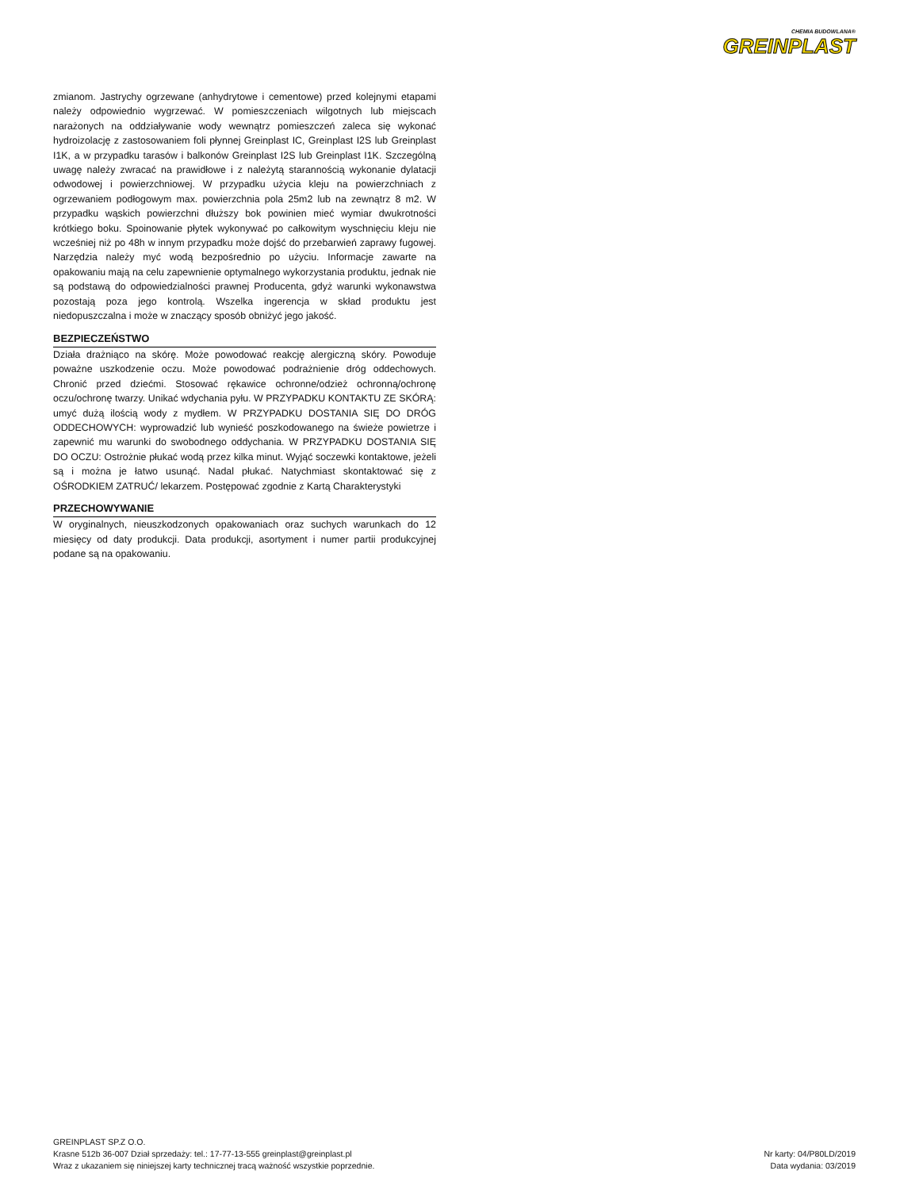CHEMIA BUDOWLANA®
GREINPLAST
zmianom. Jastrychy ogrzewane (anhydrytowe i cementowe) przed kolejnymi etapami należy odpowiednio wygrzewać. W pomieszczeniach wilgotnych lub miejscach narażonych na oddziaływanie wody wewnątrz pomieszczeń zaleca się wykonać hydroizolację z zastosowaniem foli płynnej Greinplast IC, Greinplast I2S lub Greinplast I1K, a w przypadku tarasów i balkonów Greinplast I2S lub Greinplast I1K. Szczególną uwagę należy zwracać na prawidłowe i z należytą starannością wykonanie dylatacji odwodowej i powierzchniowej. W przypadku użycia kleju na powierzchniach z ogrzewaniem podłogowym max. powierzchnia pola 25m2 lub na zewnątrz 8 m2. W przypadku wąskich powierzchni dłuższy bok powinien mieć wymiar dwukrotności krótkiego boku. Spoinowanie płytek wykonywać po całkowitym wyschnięciu kleju nie wcześniej niż po 48h w innym przypadku może dojść do przebarwień zaprawy fugowej. Narzędzia należy myć wodą bezpośrednio po użyciu. Informacje zawarte na opakowaniu mają na celu zapewnienie optymalnego wykorzystania produktu, jednak nie są podstawą do odpowiedzialności prawnej Producenta, gdyż warunki wykonawstwa pozostają poza jego kontrolą. Wszelka ingerencja w skład produktu jest niedopuszczalna i może w znaczący sposób obniżyć jego jakość.
BEZPIECZEŃSTWO
Działa drażniąco na skórę. Może powodować reakcję alergiczną skóry. Powoduje poważne uszkodzenie oczu. Może powodować podrażnienie dróg oddechowych. Chronić przed dziećmi. Stosować rękawice ochronne/odzież ochronną/ochronę oczu/ochronę twarzy. Unikać wdychania pyłu. W PRZYPADKU KONTAKTU ZE SKÓRĄ: umyć dużą ilością wody z mydłem. W PRZYPADKU DOSTANIA SIĘ DO DRÓG ODDECHOWYCH: wyprowadzić lub wynieść poszkodowanego na świeże powietrze i zapewnić mu warunki do swobodnego oddychania. W PRZYPADKU DOSTANIA SIĘ DO OCZU: Ostrożnie płukać wodą przez kilka minut. Wyjąć soczewki kontaktowe, jeżeli są i można je łatwo usunąć. Nadal płukać. Natychmiast skontaktować się z OŚRODKIEM ZATRUĆ/ lekarzem. Postępować zgodnie z Kartą Charakterystyki
PRZECHOWYWANIE
W oryginalnych, nieuszkodzonych opakowaniach oraz suchych warunkach do 12 miesięcy od daty produkcji. Data produkcji, asortyment i numer partii produkcyjnej podane są na opakowaniu.
GREINPLAST SP.Z O.O.
Krasne 512b 36-007 Dział sprzedaży: tel.: 17-77-13-555 greinplast@greinplast.pl
Wraz z ukazaniem się niniejszej karty technicznej tracą ważność wszystkie poprzednie.
Nr karty: 04/P80LD/2019
Data wydania: 03/2019